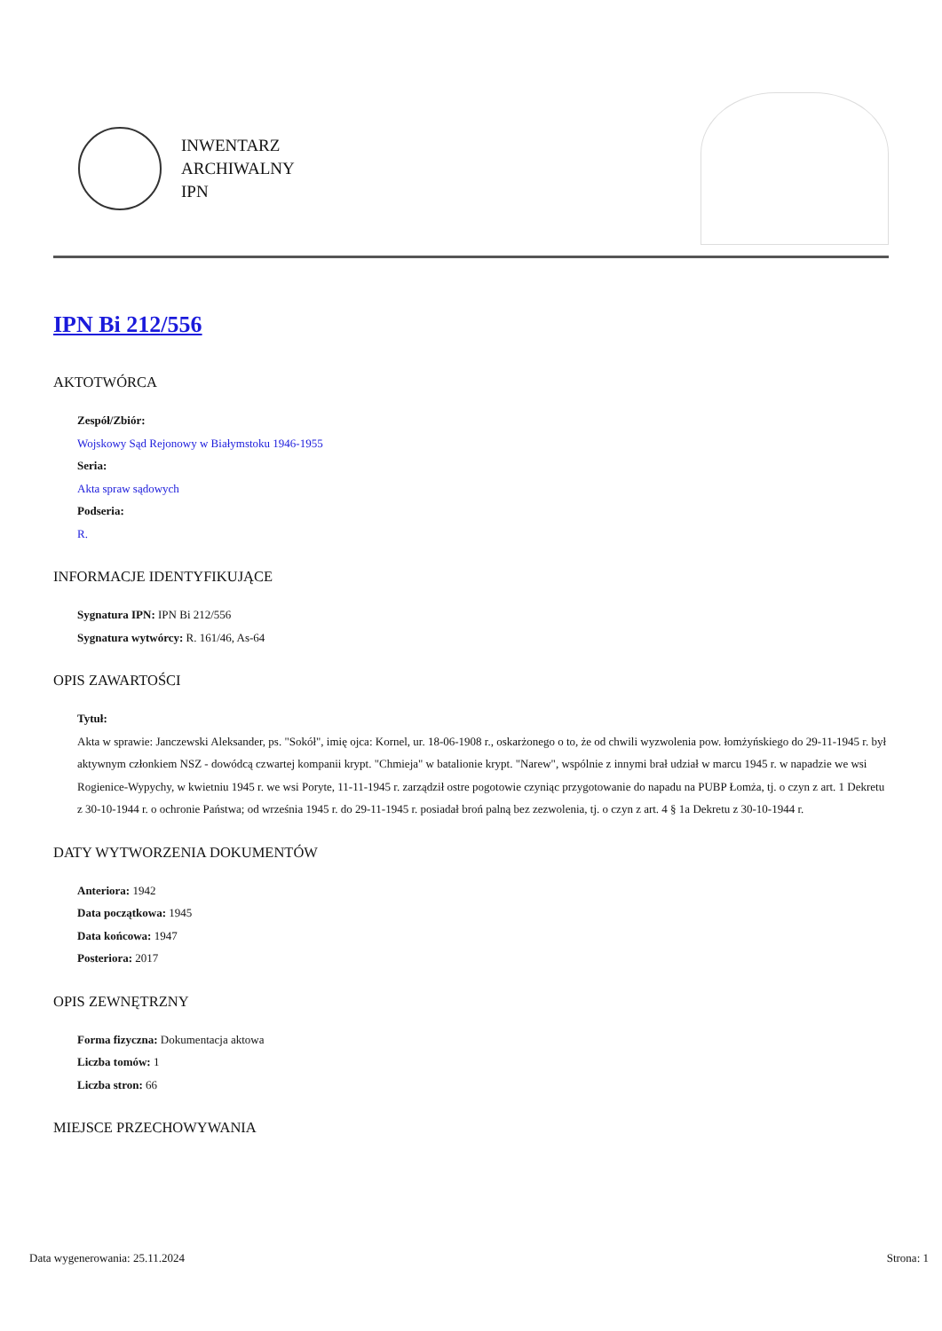INWENTARZ
ARCHIWALNY
IPN
IPN Bi 212/556
AKTOTWÓRCA
Zespół/Zbiór:
Wojskowy Sąd Rejonowy w Białymstoku 1946-1955
Seria:
Akta spraw sądowych
Podseria:
R.
INFORMACJE IDENTYFIKUJĄCE
Sygnatura IPN: IPN Bi 212/556
Sygnatura wytwórcy: R. 161/46, As-64
OPIS ZAWARTOŚCI
Tytuł:
Akta w sprawie: Janczewski Aleksander, ps. "Sokół", imię ojca: Kornel, ur. 18-06-1908 r., oskarżonego o to, że od chwili wyzwolenia pow. łomżyńskiego do 29-11-1945 r. był aktywnym członkiem NSZ - dowódcą czwartej kompanii krypt. "Chmieja" w batalionie krypt. "Narew", wspólnie z innymi brał udział w marcu 1945 r. w napadzie we wsi Rogienice-Wypychy, w kwietniu 1945 r. we wsi Poryte, 11-11-1945 r. zarządził ostre pogotowie czyniąc przygotowanie do napadu na PUBP Łomża, tj. o czyn z art. 1 Dekretu z 30-10-1944 r. o ochronie Państwa; od września 1945 r. do 29-11-1945 r. posiadał broń palną bez zezwolenia, tj. o czyn z art. 4 § 1a Dekretu z 30-10-1944 r.
DATY WYTWORZENIA DOKUMENTÓW
Anteriora: 1942
Data początkowa: 1945
Data końcowa: 1947
Posteriora: 2017
OPIS ZEWNĘTRZNY
Forma fizyczna: Dokumentacja aktowa
Liczba tomów: 1
Liczba stron: 66
MIEJSCE PRZECHOWYWANIA
Data wygenerowania: 25.11.2024 Strona: 1